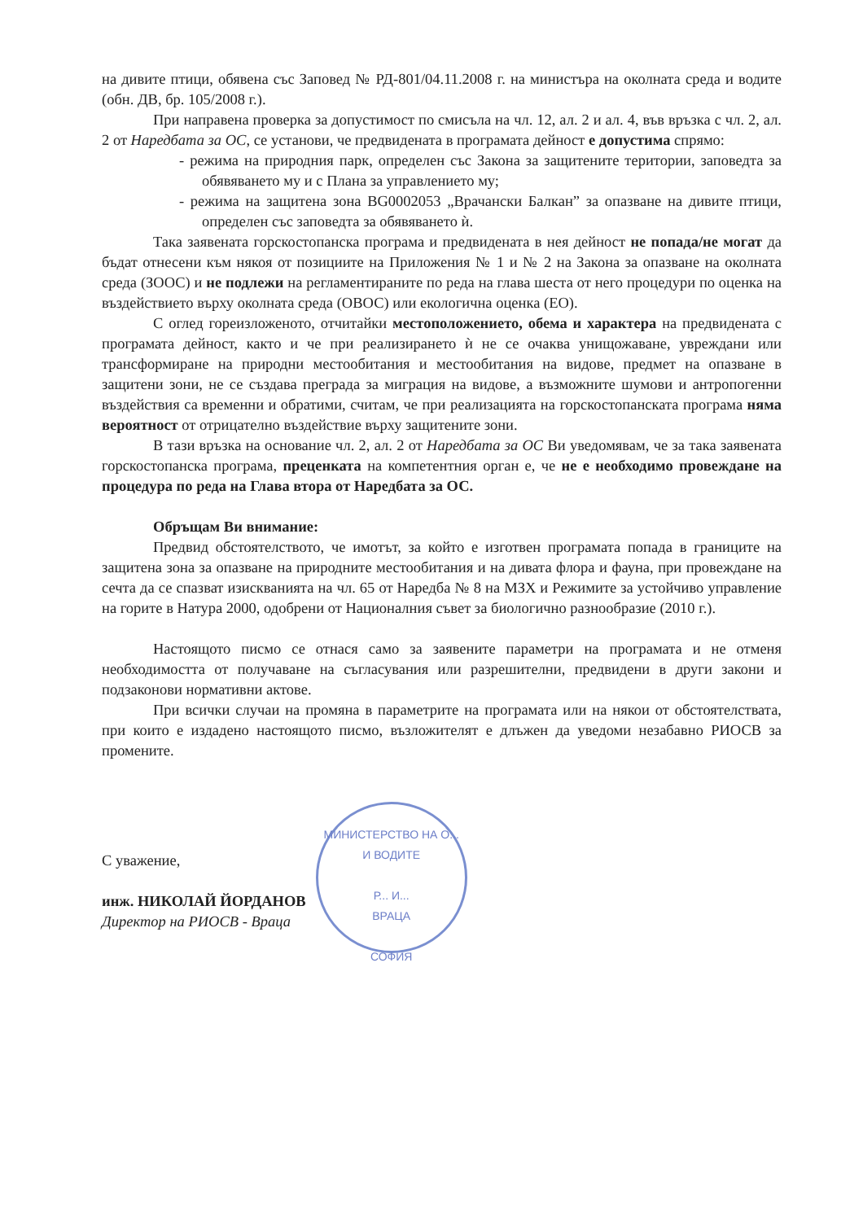на дивите птици, обявена със Заповед № РД-801/04.11.2008 г. на министъра на околната среда и водите (обн. ДВ, бр. 105/2008 г.).
При направена проверка за допустимост по смисъла на чл. 12, ал. 2 и ал. 4, във връзка с чл. 2, ал. 2 от Наредбата за ОС, се установи, че предвидената в програмата дейност е допустима спрямо:
- режима на природния парк, определен със Закона за защитените територии, заповедта за обявяването му и с Плана за управлението му;
- режима на защитена зона BG0002053 „Врачански Балкан” за опазване на дивите птици, определен със заповедта за обявяването ѝ.
Така заявената горскостопанска програма и предвидената в нея дейност не попада/не могат да бъдат отнесени към някоя от позициите на Приложения № 1 и № 2 на Закона за опазване на околната среда (ЗООС) и не подлежи на регламентираните по реда на глава шеста от него процедури по оценка на въздействието върху околната среда (ОВОС) или екологична оценка (ЕО).
С оглед гореизложеното, отчитайки местоположението, обема и характера на предвидената с програмата дейност, както и че при реализирането ѝ не се очаква унищожаване, увреждани или трансформиране на природни местообитания и местообитания на видове, предмет на опазване в защитени зони, не се създава преграда за миграция на видове, а възможните шумови и антропогенни въздействия са временни и обратими, считам, че при реализацията на горскостопанската програма няма вероятност от отрицателно въздействие върху защитените зони.
В тази връзка на основание чл. 2, ал. 2 от Наредбата за ОС Ви уведомявам, че за така заявената горскостопанска програма, преценката на компетентния орган е, че не е необходимо провеждане на процедура по реда на Глава втора от Наредбата за ОС.
Обръщам Ви внимание:
Предвид обстоятелството, че имотът, за който е изготвен програмата попада в границите на защитена зона за опазване на природните местообитания и на дивата флора и фауна, при провеждане на сечта да се спазват изискванията на чл. 65 от Наредба № 8 на МЗХ и Режимите за устойчиво управление на горите в Натура 2000, одобрени от Националния съвет за биологично разнообразие (2010 г.).
Настоящото писмо се отнася само за заявените параметри на програмата и не отменя необходимостта от получаване на съгласувания или разрешителни, предвидени в други закони и подзаконови нормативни актове.
При всички случаи на промяна в параметрите на програмата или на някои от обстоятелствата, при които е издадено настоящото писмо, възложителят е длъжен да уведоми незабавно РИОСВ за промените.
С уважение,
инж. НИКОЛАЙ ЙОРДАНОВ
Директор на РИОСВ - Враца
МИНИСТЕРСТВО НА О... И ВОДИТЕ
Р... И...
ВРАЦА
СОФИЯ